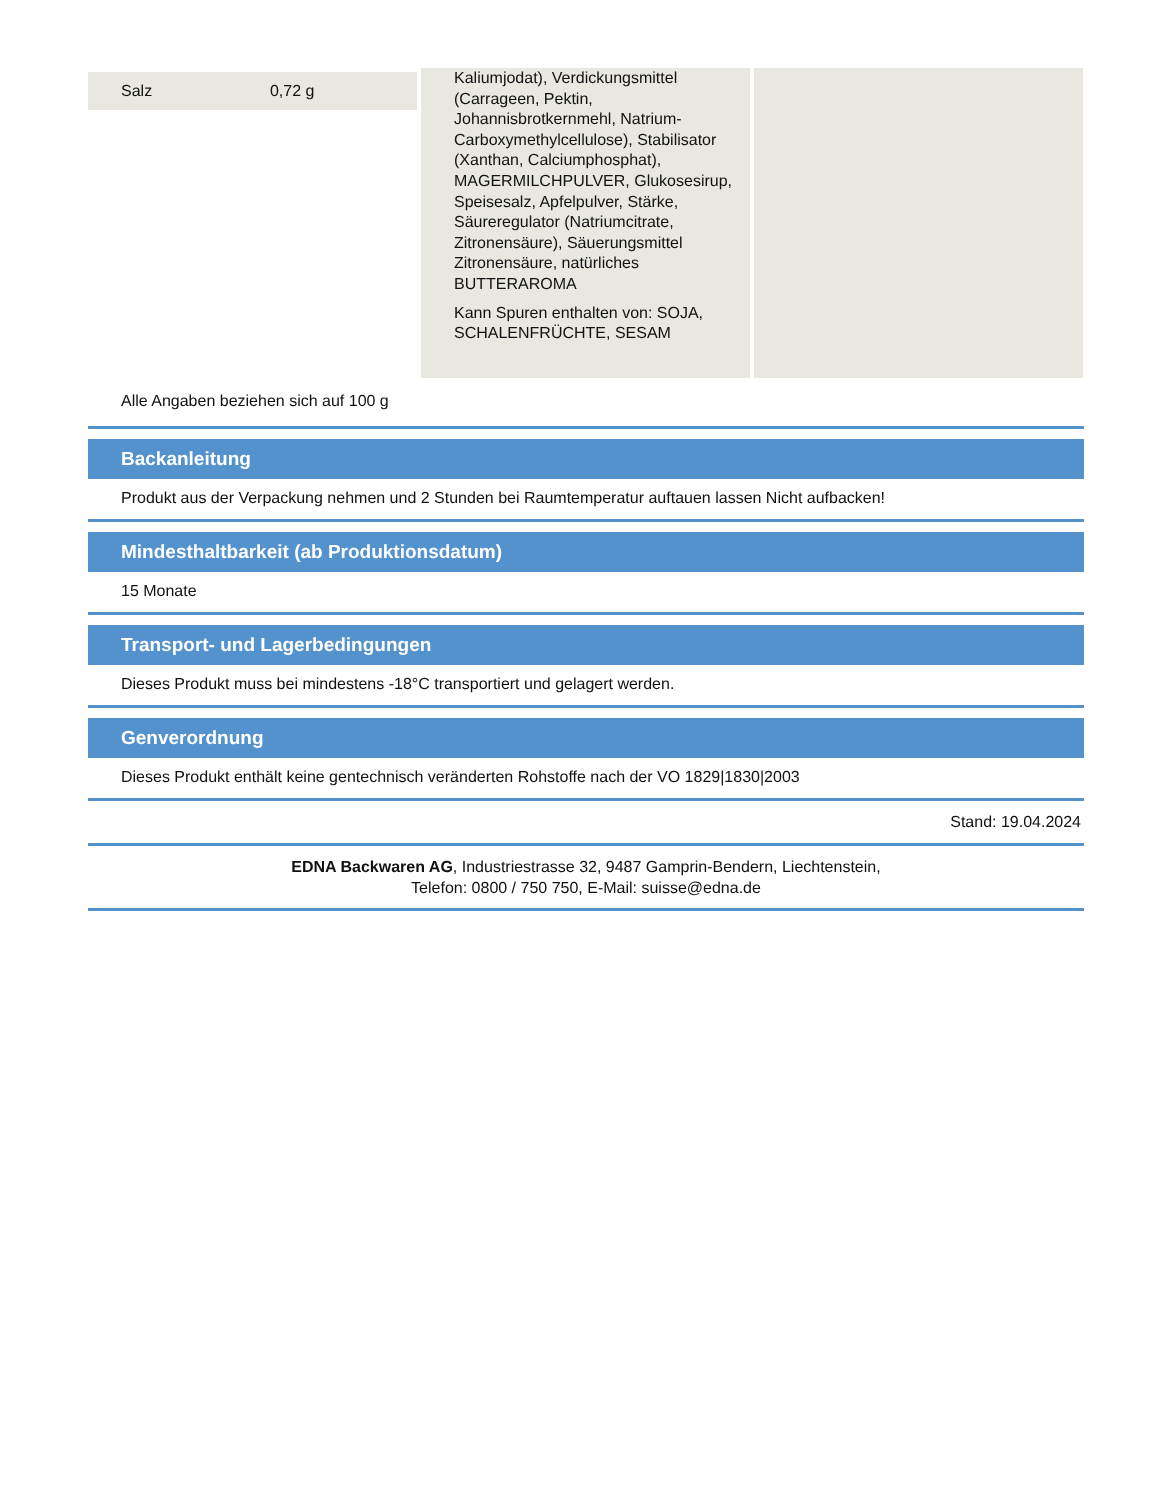| Salz | 0,72 g |
Kaliumjodat), Verdickungsmittel (Carrageen, Pektin, Johannisbrotkernmehl, Natrium-Carboxymethylcellulose), Stabilisator (Xanthan, Calciumphosphat), MAGERMILCHPULVER, Glukosesirup, Speisesalz, Apfelpulver, Stärke, Säureregulator (Natriumcitrate, Zitronensäure), Säuerungsmittel Zitronensäure, natürliches BUTTERAROMA
Kann Spuren enthalten von: SOJA, SCHALENFRÜCHTE, SESAM
Alle Angaben beziehen sich auf 100 g
Backanleitung
Produkt aus der Verpackung nehmen und 2 Stunden bei Raumtemperatur auftauen lassen Nicht aufbacken!
Mindesthaltbarkeit (ab Produktionsdatum)
15 Monate
Transport- und Lagerbedingungen
Dieses Produkt muss bei mindestens -18°C transportiert und gelagert werden.
Genverordnung
Dieses Produkt enthält keine gentechnisch veränderten Rohstoffe nach der VO 1829|1830|2003
Stand: 19.04.2024
EDNA Backwaren AG, Industriestrasse 32, 9487 Gamprin-Bendern, Liechtenstein,
Telefon: 0800 / 750 750, E-Mail: suisse@edna.de